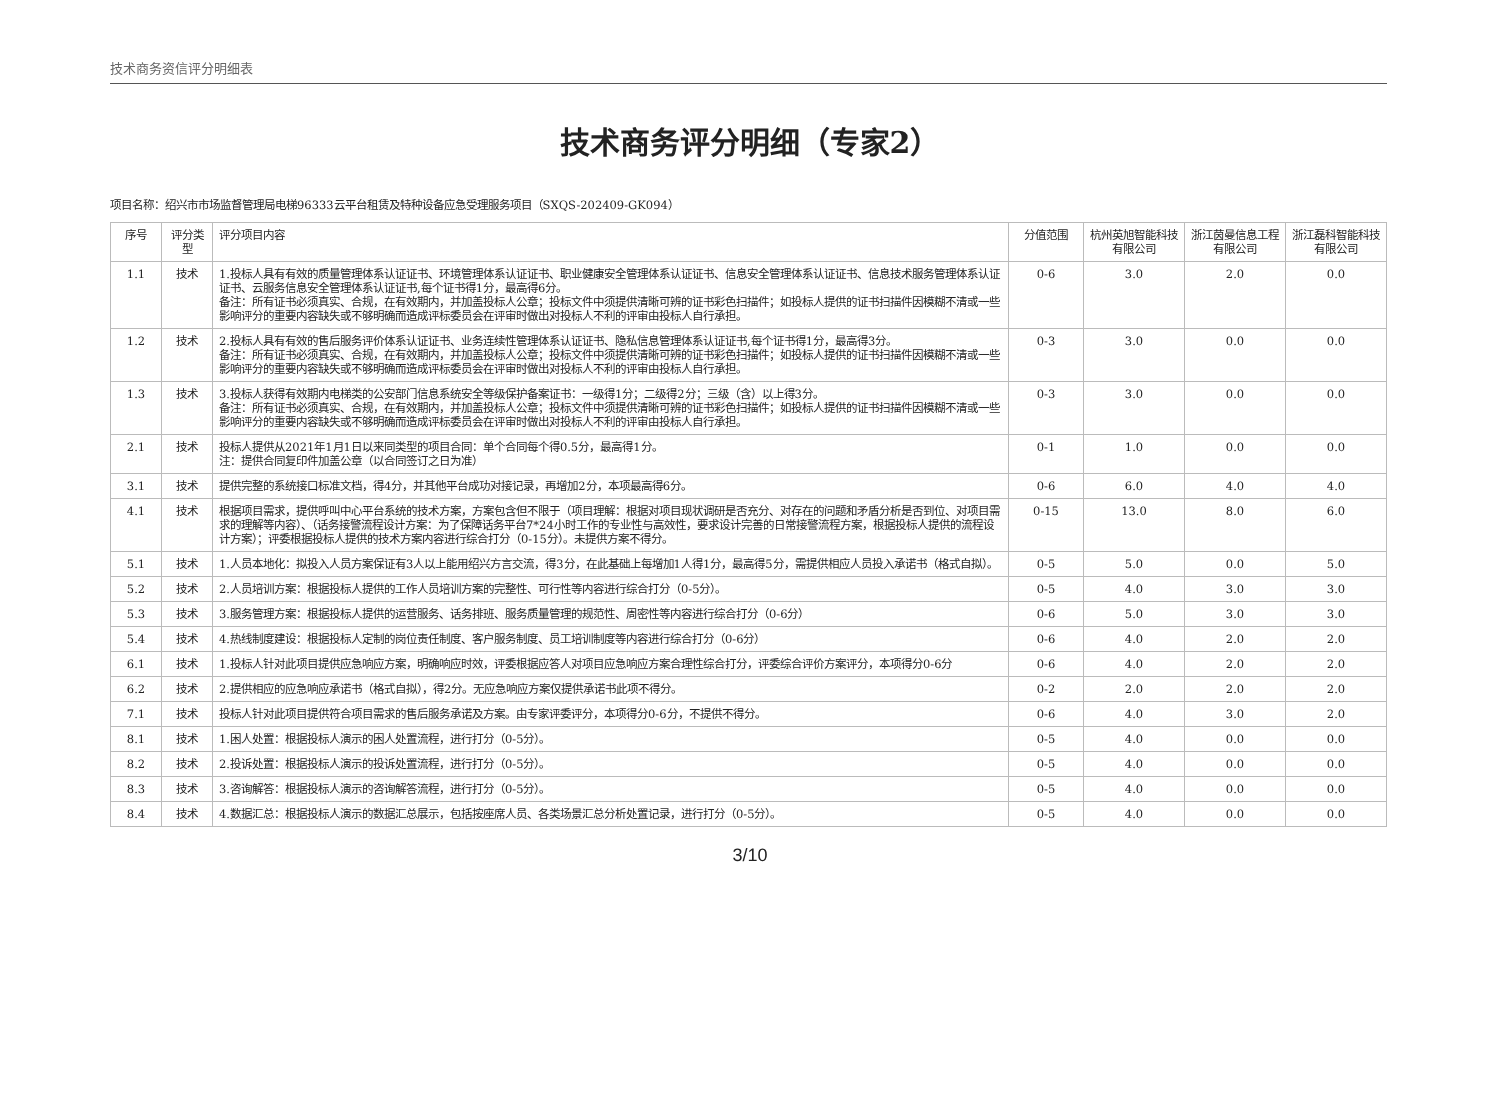技术商务资信评分明细表
技术商务评分明细（专家2）
项目名称：绍兴市市场监督管理局电梯96333云平台租赁及特种设备应急受理服务项目（SXQS-202409-GK094）
| 序号 | 评分类型 | 评分项目内容 | 分值范围 | 杭州英旭智能科技有限公司 | 浙江茵曼信息工程有限公司 | 浙江磊科智能科技有限公司 |
| --- | --- | --- | --- | --- | --- | --- |
| 1.1 | 技术 | 1.投标人具有有效的质量管理体系认证证书、环境管理体系认证证书、职业健康安全管理体系认证证书、信息安全管理体系认证证书、信息技术服务管理体系认证证书、云服务信息安全管理体系认证证书,每个证书得1分，最高得6分。 备注：所有证书必须真实、合规，在有效期内，并加盖投标人公章；投标文件中须提供清晰可辨的证书彩色扫描件；如投标人提供的证书扫描件因模糊不清或一些影响评分的重要内容缺失或不够明确而造成评标委员会在评审时做出对投标人不利的评审由投标人自行承担。 | 0-6 | 3.0 | 2.0 | 0.0 |
| 1.2 | 技术 | 2.投标人具有有效的售后服务评价体系认证证书、业务连续性管理体系认证证书、隐私信息管理体系认证证书,每个证书得1分，最高得3分。 备注：所有证书必须真实、合规，在有效期内，并加盖投标人公章；投标文件中须提供清晰可辨的证书彩色扫描件；如投标人提供的证书扫描件因模糊不清或一些影响评分的重要内容缺失或不够明确而造成评标委员会在评审时做出对投标人不利的评审由投标人自行承担。 | 0-3 | 3.0 | 0.0 | 0.0 |
| 1.3 | 技术 | 3.投标人获得有效期内电梯类的公安部门信息系统安全等级保护备案证书：一级得1分；二级得2分；三级（含）以上得3分。 备注：所有证书必须真实、合规，在有效期内，并加盖投标人公章；投标文件中须提供清晰可辨的证书彩色扫描件；如投标人提供的证书扫描件因模糊不清或一些影响评分的重要内容缺失或不够明确而造成评标委员会在评审时做出对投标人不利的评审由投标人自行承担。 | 0-3 | 3.0 | 0.0 | 0.0 |
| 2.1 | 技术 | 投标人提供从2021年1月1日以来同类型的项目合同：单个合同每个得0.5分，最高得1分。 注：提供合同复印件加盖公章（以合同签订之日为准） | 0-1 | 1.0 | 0.0 | 0.0 |
| 3.1 | 技术 | 提供完整的系统接口标准文档，得4分，并其他平台成功对接记录，再增加2分，本项最高得6分。 | 0-6 | 6.0 | 4.0 | 4.0 |
| 4.1 | 技术 | 根据项目需求，提供呼叫中心平台系统的技术方案，方案包含但不限于（项目理解：根据对项目现状调研是否充分、对存在的问题和矛盾分析是否到位、对项目需求的理解等内容）、（话务接警流程设计方案：为了保障话务平台7*24小时工作的专业性与高效性，要求设计完善的日常接警流程方案，根据投标人提供的流程设计方案）；评委根据投标人提供的技术方案内容进行综合打分（0-15分）。未提供方案不得分。 | 0-15 | 13.0 | 8.0 | 6.0 |
| 5.1 | 技术 | 1.人员本地化：拟投入人员方案保证有3人以上能用绍兴方言交流，得3分，在此基础上每增加1人得1分，最高得5分，需提供相应人员投入承诺书（格式自拟）。 | 0-5 | 5.0 | 0.0 | 5.0 |
| 5.2 | 技术 | 2.人员培训方案：根据投标人提供的工作人员培训方案的完整性、可行性等内容进行综合打分（0-5分）。 | 0-5 | 4.0 | 3.0 | 3.0 |
| 5.3 | 技术 | 3.服务管理方案：根据投标人提供的运营服务、话务排班、服务质量管理的规范性、周密性等内容进行综合打分（0-6分） | 0-6 | 5.0 | 3.0 | 3.0 |
| 5.4 | 技术 | 4.热线制度建设：根据投标人定制的岗位责任制度、客户服务制度、员工培训制度等内容进行综合打分（0-6分） | 0-6 | 4.0 | 2.0 | 2.0 |
| 6.1 | 技术 | 1.投标人针对此项目提供应急响应方案，明确响应时效，评委根据应答人对项目应急响应方案合理性综合打分，评委综合评价方案评分，本项得分0-6分 | 0-6 | 4.0 | 2.0 | 2.0 |
| 6.2 | 技术 | 2.提供相应的应急响应承诺书（格式自拟），得2分。无应急响应方案仅提供承诺书此项不得分。 | 0-2 | 2.0 | 2.0 | 2.0 |
| 7.1 | 技术 | 投标人针对此项目提供符合项目需求的售后服务承诺及方案。由专家评委评分，本项得分0-6分，不提供不得分。 | 0-6 | 4.0 | 3.0 | 2.0 |
| 8.1 | 技术 | 1.困人处置：根据投标人演示的困人处置流程，进行打分（0-5分）。 | 0-5 | 4.0 | 0.0 | 0.0 |
| 8.2 | 技术 | 2.投诉处置：根据投标人演示的投诉处置流程，进行打分（0-5分）。 | 0-5 | 4.0 | 0.0 | 0.0 |
| 8.3 | 技术 | 3.咨询解答：根据投标人演示的咨询解答流程，进行打分（0-5分）。 | 0-5 | 4.0 | 0.0 | 0.0 |
| 8.4 | 技术 | 4.数据汇总：根据投标人演示的数据汇总展示，包括按座席人员、各类场景汇总分析处置记录，进行打分（0-5分）。 | 0-5 | 4.0 | 0.0 | 0.0 |
3/10